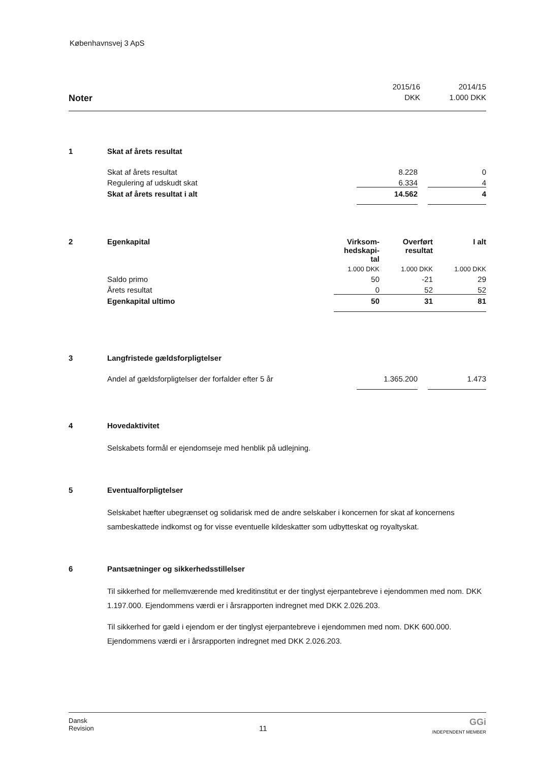Københavnsvej 3 ApS
| | 2015/16 | 2014/15 |
| Noter | DKK | 1.000 DKK |
1 Skat af årets resultat
| | Skat af årets resultat | 8.228 | | 0 |
| | Regulering af udskudt skat | 6.334 | | 4 |
| | Skat af årets resultat i alt | 14.562 | | 4 |
| 2 | Egenkapital | Virksom- hedskapi- tal | Overført resultat | I alt |
| | | 1.000 DKK | 1.000 DKK | 1.000 DKK |
| | Saldo primo | 50 | -21 | 29 |
| | Årets resultat | 0 | 52 | 52 |
| | Egenkapital ultimo | 50 | 31 | 81 |
3 Langfristede gældsforpligtelser
| | Andel af gældsforpligtelser der forfalder efter 5 år | 1.365.200 | | 1.473 |
4 Hovedaktivitet
Selskabets formål er ejendomseje med henblik på udlejning.
5 Eventualforpligtelser
Selskabet hæfter ubegrænset og solidarisk med de andre selskaber i koncernen for skat af koncernens sambeskattede indkomst og for visse eventuelle kildeskatter som udbytteskat og royaltyskat.
6 Pantsætninger og sikkerhedsstillelser
Til sikkerhed for mellemværende med kreditinstitut er der tinglyst ejerpantebreve i ejendommen med nom. DKK 1.197.000. Ejendommens værdi er i årsrapporten indregnet med DKK 2.026.203.
Til sikkerhed for gæld i ejendom er der tinglyst ejerpantebreve i ejendommen med nom. DKK 600.000. Ejendommens værdi er i årsrapporten indregnet med DKK 2.026.203.
Dansk
Revision
11
GGi
INDEPENDENT MEMBER